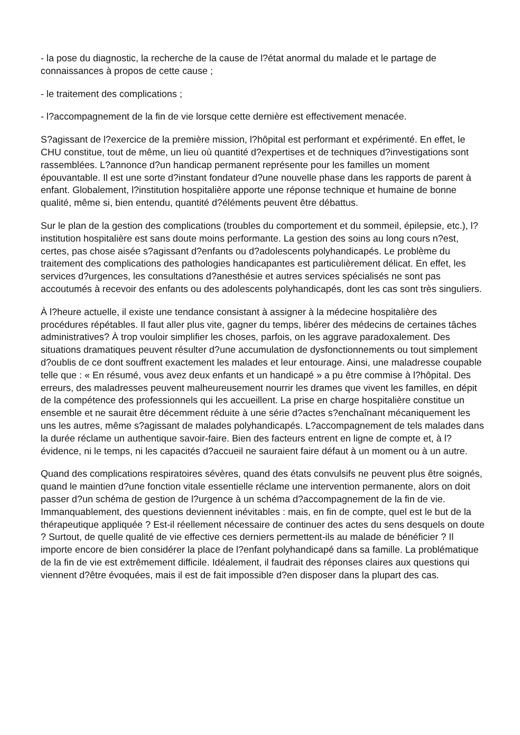- la pose du diagnostic, la recherche de la cause de l?état anormal du malade et le partage de connaissances à propos de cette cause ;
- le traitement des complications ;
- l?accompagnement de la fin de vie lorsque cette dernière est effectivement menacée.
S?agissant de l?exercice de la première mission, l?hôpital est performant et expérimenté. En effet, le CHU constitue, tout de même, un lieu où quantité d?expertises et de techniques d?investigations sont rassemblées. L?annonce d?un handicap permanent représente pour les familles un moment épouvantable. Il est une sorte d?instant fondateur d?une nouvelle phase dans les rapports de parent à enfant. Globalement, l?institution hospitalière apporte une réponse technique et humaine de bonne qualité, même si, bien entendu, quantité d?éléments peuvent être débattus.
Sur le plan de la gestion des complications (troubles du comportement et du sommeil, épilepsie, etc.), l?institution hospitalière est sans doute moins performante. La gestion des soins au long cours n?est, certes, pas chose aisée s?agissant d?enfants ou d?adolescents polyhandicapés. Le problème du traitement des complications des pathologies handicapantes est particulièrement délicat. En effet, les services d?urgences, les consultations d?anesthésie et autres services spécialisés ne sont pas accoutumés à recevoir des enfants ou des adolescents polyhandicapés, dont les cas sont très singuliers.
À l?heure actuelle, il existe une tendance consistant à assigner à la médecine hospitalière des procédures répétables. Il faut aller plus vite, gagner du temps, libérer des médecins de certaines tâches administratives? À trop vouloir simplifier les choses, parfois, on les aggrave paradoxalement. Des situations dramatiques peuvent résulter d?une accumulation de dysfonctionnements ou tout simplement d?oublis de ce dont souffrent exactement les malades et leur entourage. Ainsi, une maladresse coupable telle que : « En résumé, vous avez deux enfants et un handicapé » a pu être commise à l?hôpital. Des erreurs, des maladresses peuvent malheureusement nourrir les drames que vivent les familles, en dépit de la compétence des professionnels qui les accueillent. La prise en charge hospitalière constitue un ensemble et ne saurait être décemment réduite à une série d?actes s?enchaînant mécaniquement les uns les autres, même s?agissant de malades polyhandicapés. L?accompagnement de tels malades dans la durée réclame un authentique savoir-faire. Bien des facteurs entrent en ligne de compte et, à l?évidence, ni le temps, ni les capacités d?accueil ne sauraient faire défaut à un moment ou à un autre.
Quand des complications respiratoires sévères, quand des états convulsifs ne peuvent plus être soignés, quand le maintien d?une fonction vitale essentielle réclame une intervention permanente, alors on doit passer d?un schéma de gestion de l?urgence à un schéma d?accompagnement de la fin de vie. Immanquablement, des questions deviennent inévitables : mais, en fin de compte, quel est le but de la thérapeutique appliquée ? Est-il réellement nécessaire de continuer des actes du sens desquels on doute ? Surtout, de quelle qualité de vie effective ces derniers permettent-ils au malade de bénéficier ? Il importe encore de bien considérer la place de l?enfant polyhandicapé dans sa famille. La problématique de la fin de vie est extrêmement difficile. Idéalement, il faudrait des réponses claires aux questions qui viennent d?être évoquées, mais il est de fait impossible d?en disposer dans la plupart des cas.